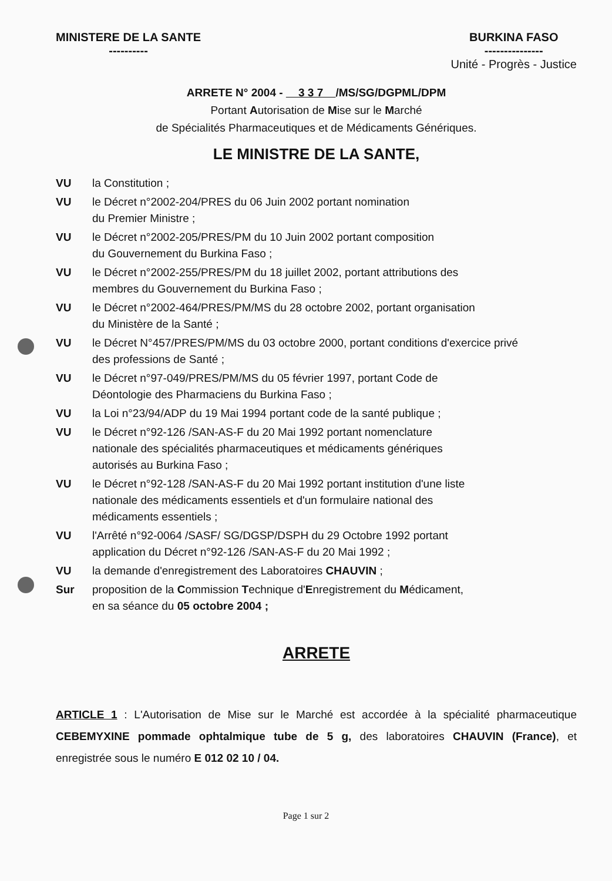MINISTERE DE LA SANTE
----------
BURKINA FASO
---------------
Unité - Progrès - Justice
ARRETE N° 2004 - 3 3 7 /MS/SG/DGPML/DPM
Portant Autorisation de Mise sur le Marché
de Spécialités Pharmaceutiques et de Médicaments Génériques.
LE MINISTRE DE LA SANTE,
VU la Constitution ;
VU le Décret n°2002-204/PRES du 06 Juin 2002 portant nomination
du Premier Ministre ;
VU le Décret n°2002-205/PRES/PM du 10 Juin 2002 portant composition
du Gouvernement du Burkina Faso ;
VU le Décret n°2002-255/PRES/PM du 18 juillet 2002, portant attributions des
membres du Gouvernement du Burkina Faso ;
VU le Décret n°2002-464/PRES/PM/MS du 28 octobre 2002, portant organisation
du Ministère de la Santé ;
VU le Décret N°457/PRES/PM/MS du 03 octobre 2000, portant conditions d'exercice privé
des professions de Santé ;
VU le Décret n°97-049/PRES/PM/MS du 05 février 1997, portant Code de
Déontologie des Pharmaciens du Burkina Faso ;
VU la Loi n°23/94/ADP du 19 Mai 1994 portant code de la santé publique ;
VU le Décret n°92-126 /SAN-AS-F du 20 Mai 1992 portant nomenclature
nationale des spécialités pharmaceutiques et médicaments génériques
autorisés au Burkina Faso ;
VU le Décret n°92-128 /SAN-AS-F du 20 Mai 1992 portant institution d'une liste
nationale des médicaments essentiels et d'un formulaire national des
médicaments essentiels ;
VU l'Arrêté n°92-0064 /SASF/ SG/DGSP/DSPH du 29 Octobre 1992 portant
application du Décret n°92-126 /SAN-AS-F du 20 Mai 1992 ;
VU la demande d'enregistrement des Laboratoires CHAUVIN ;
Sur proposition de la Commission Technique d'Enregistrement du Médicament,
en sa séance du 05 octobre 2004 ;
ARRETE
ARTICLE 1 : L'Autorisation de Mise sur le Marché est accordée à la spécialité pharmaceutique CEBEMYXINE pommade ophtalmique tube de 5 g, des laboratoires CHAUVIN (France), et enregistrée sous le numéro E 012 02 10 / 04.
Page 1 sur 2